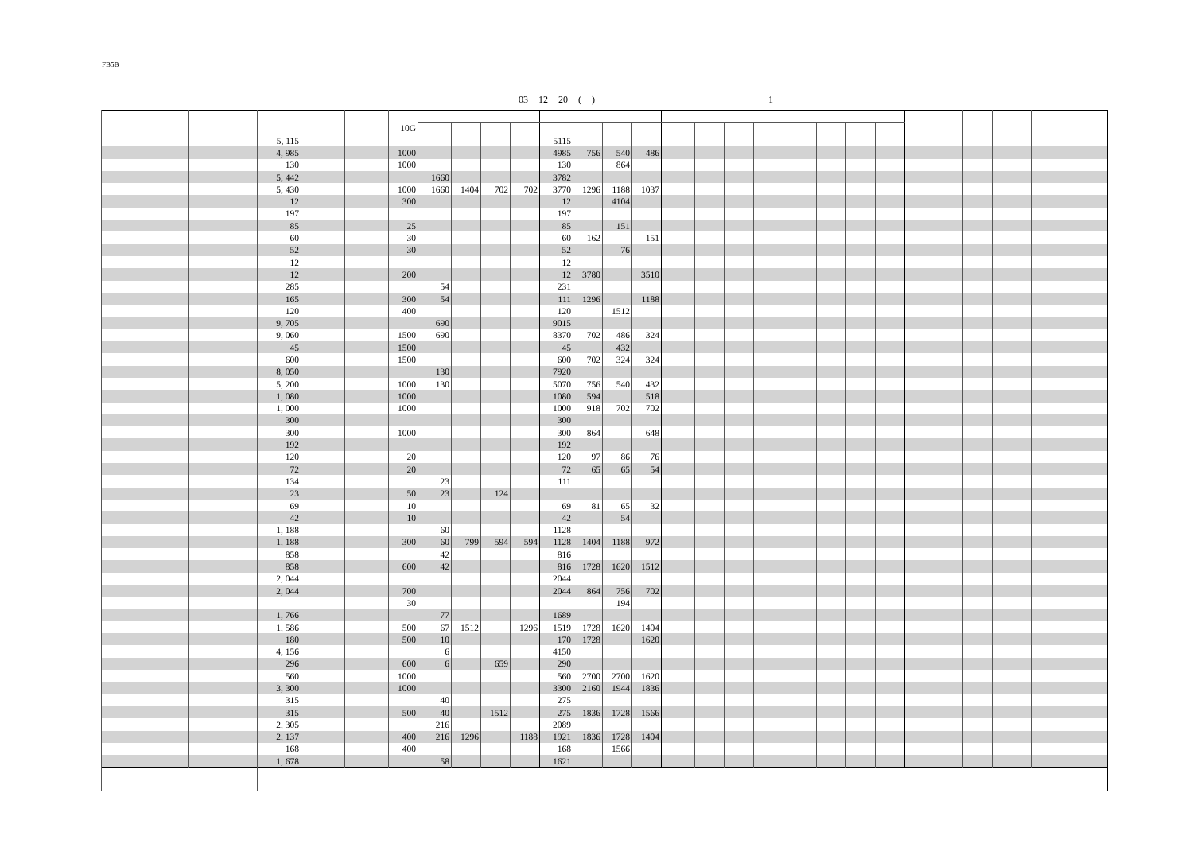FB5B
03 12 20 ( ) 1
| | | | | | 10G | | | | | | | | | | | | | | | | | | | | |
| --- | --- | --- | --- | --- | --- | --- | --- | --- | --- | --- | --- | --- | --- | --- | --- | --- | --- | --- | --- | --- | --- | --- | --- | --- | --- |
| | | 5, 115 | | | | | | | | 5115 | | | | | | | | | | | | | | | |
| | | 4, 985 | | | 1000 | | | | | 4985 | 756 | 540 | 486 | | | | | | | | | | | | |
| | | 130 | | | 1000 | | | | | 130 | | 864 | | | | | | | | | | | | | |
| | | 5, 442 | | | | 1660 | | | | 3782 | | | | | | | | | | | | | | | |
| | | 5, 430 | | | 1000 | 1660 | 1404 | 702 | 702 | 3770 | 1296 | 1188 | 1037 | | | | | | | | | | | | |
| | | 12 | | | 300 | | | | | 12 | | 4104 | | | | | | | | | | | | | |
| | | 197 | | | | | | | | 197 | | | | | | | | | | | | | | | |
| | | 85 | | | 25 | | | | | 85 | | 151 | | | | | | | | | | | | | |
| | | 60 | | | 30 | | | | | 60 | 162 | | 151 | | | | | | | | | | | | |
| | | 52 | | | 30 | | | | | 52 | | 76 | | | | | | | | | | | | | |
| | | 12 | | | | | | | | 12 | | | | | | | | | | | | | | | |
| | | 12 | | | 200 | | | | | 12 | 3780 | | 3510 | | | | | | | | | | | | |
| | | 285 | | | | 54 | | | | 231 | | | | | | | | | | | | | | | |
| | | 165 | | | 300 | 54 | | | | 111 | 1296 | | 1188 | | | | | | | | | | | | |
| | | 120 | | | 400 | | | | | 120 | | 1512 | | | | | | | | | | | | | |
| | | 9, 705 | | | | 690 | | | | 9015 | | | | | | | | | | | | | | | |
| | | 9, 060 | | | 1500 | 690 | | | | 8370 | 702 | 486 | 324 | | | | | | | | | | | | |
| | | 45 | | | 1500 | | | | | 45 | | 432 | | | | | | | | | | | | | |
| | | 600 | | | 1500 | | | | | 600 | 702 | 324 | 324 | | | | | | | | | | | | |
| | | 8, 050 | | | | 130 | | | | 7920 | | | | | | | | | | | | | | | |
| | | 5, 200 | | | 1000 | 130 | | | | 5070 | 756 | 540 | 432 | | | | | | | | | | | | |
| | | 1, 080 | | | 1000 | | | | | 1080 | 594 | | 518 | | | | | | | | | | | | |
| | | 1, 000 | | | 1000 | | | | | 1000 | 918 | 702 | 702 | | | | | | | | | | | | |
| | | 300 | | | | | | | | 300 | | | | | | | | | | | | | | | |
| | | 300 | | | 1000 | | | | | 300 | 864 | | 648 | | | | | | | | | | | | |
| | | 192 | | | | | | | | 192 | | | | | | | | | | | | | | | |
| | | 120 | | | 20 | | | | | 120 | 97 | 86 | 76 | | | | | | | | | | | | |
| | | 72 | | | 20 | | | | | 72 | 65 | 65 | 54 | | | | | | | | | | | | |
| | | 134 | | | | 23 | | | | 111 | | | | | | | | | | | | | | | |
| | | 23 | | | 50 | 23 | | 124 | | | | | | | | | | | | | | | | | |
| | | 69 | | | 10 | | | | | 69 | 81 | 65 | 32 | | | | | | | | | | | | |
| | | 42 | | | 10 | | | | | 42 | | 54 | | | | | | | | | | | | | |
| | | 1, 188 | | | | 60 | | | | 1128 | | | | | | | | | | | | | | | |
| | | 1, 188 | | | 300 | 60 | 799 | 594 | 594 | 1128 | 1404 | 1188 | 972 | | | | | | | | | | | | |
| | | 858 | | | | 42 | | | | 816 | | | | | | | | | | | | | | | |
| | | 858 | | | 600 | 42 | | | | 816 | 1728 | 1620 | 1512 | | | | | | | | | | | | |
| | | 2, 044 | | | | | | | | 2044 | | | | | | | | | | | | | | | |
| | | 2, 044 | | | 700 | | | | | 2044 | 864 | 756 | 702 | | | | | | | | | | | | |
| | | | | | 30 | | | | | | | 194 | | | | | | | | | | | | | |
| | | 1, 766 | | | | 77 | | | | 1689 | | | | | | | | | | | | | | | |
| | | 1, 586 | | | 500 | 67 | 1512 | | 1296 | 1519 | 1728 | 1620 | 1404 | | | | | | | | | | | | |
| | | 180 | | | 500 | 10 | | | | 170 | 1728 | | 1620 | | | | | | | | | | | | |
| | | 4, 156 | | | | 6 | | | | 4150 | | | | | | | | | | | | | | | |
| | | 296 | | | 600 | 6 | | 659 | | 290 | | | | | | | | | | | | | | | |
| | | 560 | | | 1000 | | | | | 560 | 2700 | 2700 | 1620 | | | | | | | | | | | | |
| | | 3, 300 | | | 1000 | | | | | 3300 | 2160 | 1944 | 1836 | | | | | | | | | | | | |
| | | 315 | | | | 40 | | | | 275 | | | | | | | | | | | | | | | |
| | | 315 | | | 500 | 40 | | 1512 | | 275 | 1836 | 1728 | 1566 | | | | | | | | | | | | |
| | | 2, 305 | | | | 216 | | | | 2089 | | | | | | | | | | | | | | | |
| | | 2, 137 | | | 400 | 216 | 1296 | | 1188 | 1921 | 1836 | 1728 | 1404 | | | | | | | | | | | | |
| | | 168 | | | 400 | | | | | 168 | | 1566 | | | | | | | | | | | | | |
| | | 1, 678 | | | | 58 | | | | 1621 | | | | | | | | | | | | | | | |